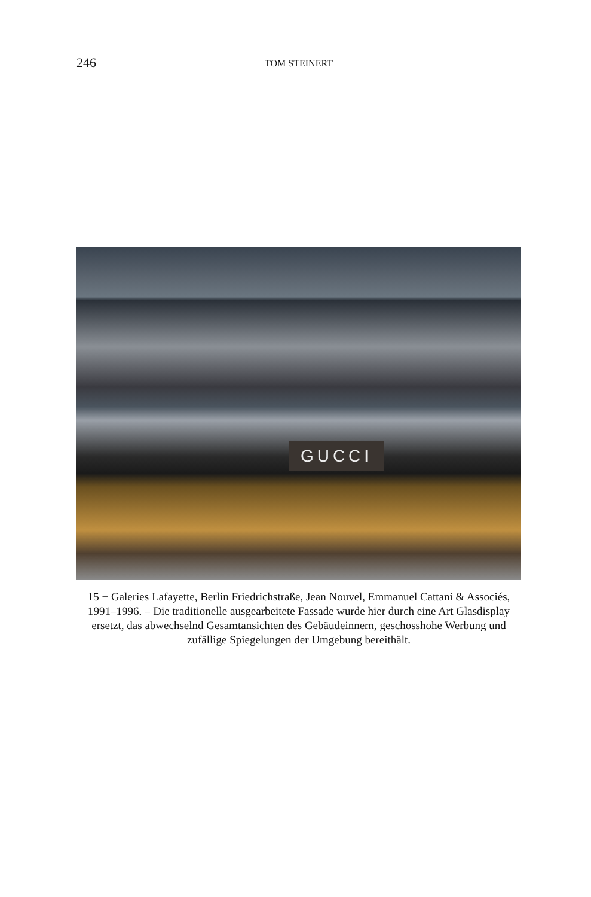246 TOM STEINERT
GUCCI
15 − Galeries Lafayette, Berlin Friedrichstraße, Jean Nouvel, Emmanuel Cattani & Associés, 1991–1996. – Die traditionelle ausgearbeitete Fassade wurde hier durch eine Art Glasdisplay ersetzt, das abwechselnd Gesamtansichten des Gebäudeinnern, geschosshohe Werbung und zufällige Spiegelungen der Umgebung bereithält.